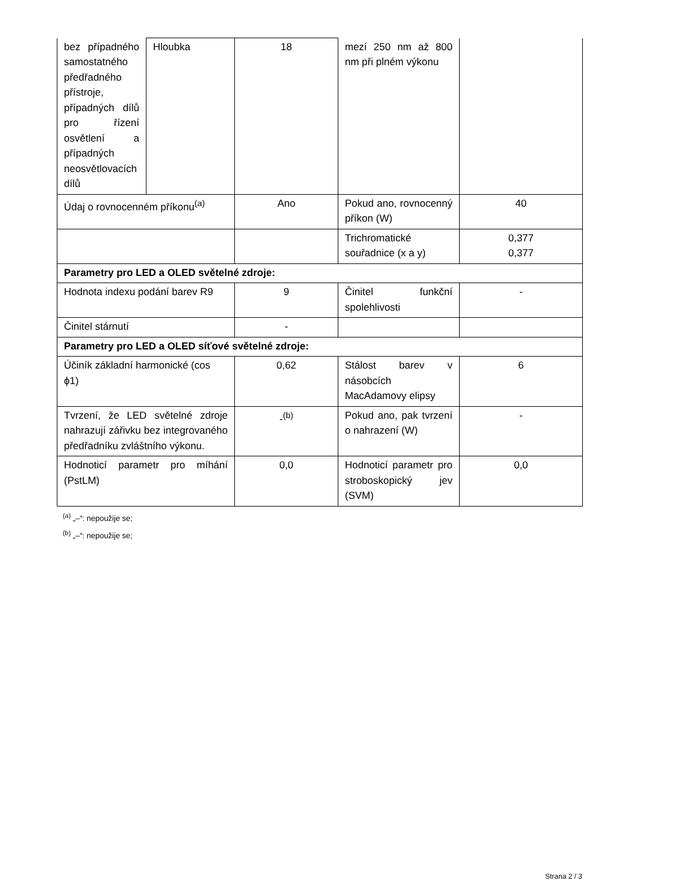| bez případného samostatného předřadného přístroje, případných dílů pro řízení osvětlení a případných neosvětlovacích dílů | Hloubka | 18 | mezí 250 nm až 800 nm při plném výkonu | |
| Údaj o rovnocenném příkonu<sup>(a)</sup> | | Ano | Pokud ano, rovnocenný příkon (W) | 40 |
| | | | Trichromatické souřadnice (x a y) | 0,377 0,377 |
| Parametry pro LED a OLED světelné zdroje: | | | | |
| Hodnota indexu podání barev R9 | | 9 | Činitel funkční spolehlivosti | - |
| Činitel stárnutí | | - | | |
| Parametry pro LED a OLED síťové světelné zdroje: | | | | |
| Účiník základní harmonické (cos ϕ1) | | 0,62 | Stálost barev v násobcích MacAdamovy elipsy | 6 |
| Tvrzení, že LED světelné zdroje nahrazují zářivku bez integrovaného předřadníku zvláštního výkonu. | | -<sup>(b)</sup> | Pokud ano, pak tvrzení o nahrazení (W) | - |
| Hodnoticí parametr pro míhání (PstLM) | | 0,0 | Hodnoticí parametr pro stroboskopický jev (SVM) | 0,0 |
<sup>(a)</sup> „–“: nepoužije se;
<sup>(b)</sup> „–“: nepoužije se;
Strana 2 / 3